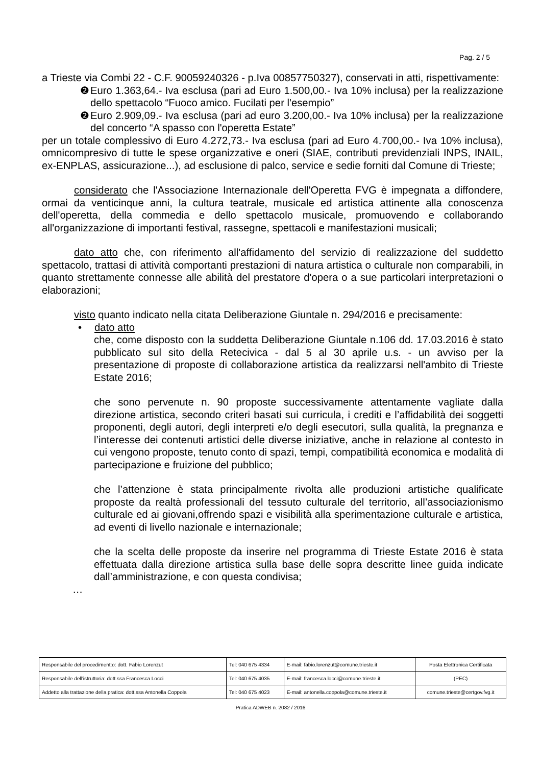Pag. 2 / 5
a Trieste via Combi 22 - C.F. 90059240326 - p.Iva 00857750327), conservati in atti, rispettivamente:
❷ Euro 1.363,64.- Iva esclusa (pari ad Euro 1.500,00.- Iva 10% inclusa) per la realizzazione dello spettacolo “Fuoco amico. Fucilati per l'esempio”
❷ Euro 2.909,09.- Iva esclusa (pari ad euro 3.200,00.- Iva 10% inclusa) per la realizzazione del concerto “A spasso con l'operetta Estate”
per un totale complessivo di Euro 4.272,73.- Iva esclusa (pari ad Euro 4.700,00.- Iva 10% inclusa), omnicompresivo di tutte le spese organizzative e oneri (SIAE, contributi previdenziali INPS, INAIL, ex-ENPLAS, assicurazione...), ad esclusione di palco, service e sedie forniti dal Comune di Trieste;
considerato che l'Associazione Internazionale dell'Operetta FVG è impegnata a diffondere, ormai da venticinque anni, la cultura teatrale, musicale ed artistica attinente alla conoscenza dell'operetta, della commedia e dello spettacolo musicale, promuovendo e collaborando all'organizzazione di importanti festival, rassegne, spettacoli e manifestazioni musicali;
dato atto che, con riferimento all'affidamento del servizio di realizzazione del suddetto spettacolo, trattasi di attività comportanti prestazioni di natura artistica o culturale non comparabili, in quanto strettamente connesse alle abilità del prestatore d'opera o a sue particolari interpretazioni o elaborazioni;
visto quanto indicato nella citata Deliberazione Giuntale n. 294/2016 e precisamente:
• dato atto
che, come disposto con la suddetta Deliberazione Giuntale n.106 dd. 17.03.2016 è stato pubblicato sul sito della Retecivica - dal 5 al 30 aprile u.s. - un avviso per la presentazione di proposte di collaborazione artistica da realizzarsi nell'ambito di Trieste Estate 2016;
che sono pervenute n. 90 proposte successivamente attentamente vagliate dalla direzione artistica, secondo criteri basati sui curricula, i crediti e l’affidabilità dei soggetti proponenti, degli autori, degli interpreti e/o degli esecutori, sulla qualità, la pregnanza e l’interesse dei contenuti artistici delle diverse iniziative, anche in relazione al contesto in cui vengono proposte, tenuto conto di spazi, tempi, compatibilità economica e modalità di partecipazione e fruizione del pubblico;
che l’attenzione è stata principalmente rivolta alle produzioni artistiche qualificate proposte da realtà professionali del tessuto culturale del territorio, all’associazionismo culturale ed ai giovani,offrendo spazi e visibilità alla sperimentazione culturale e artistica, ad eventi di livello nazionale e internazionale;
che la scelta delle proposte da inserire nel programma di Trieste Estate 2016 è stata effettuata dalla direzione artistica sulla base delle sopra descritte linee guida indicate dall’amministrazione, e con questa condivisa;
…
| Responsabile del procediment:o: dott. Fabio Lorenzut | Tel: 040 675 4334 | E-mail: fabio.lorenzut@comune.trieste.it | Posta Elettronica Certificata |
| Responsabile dell'istruttoria: dott.ssa Francesca Locci | Tel: 040 675 4035 | E-mail: francesca.locci@comune.trieste.it | (PEC) |
| Addetto alla trattazione della pratica: dott.ssa Antonella Coppola | Tel: 040 675 4023 | E-mail: antonella.coppola@comune.trieste.it | comune.trieste@certgov.fvg.it |
Pratica ADWEB n. 2082 / 2016